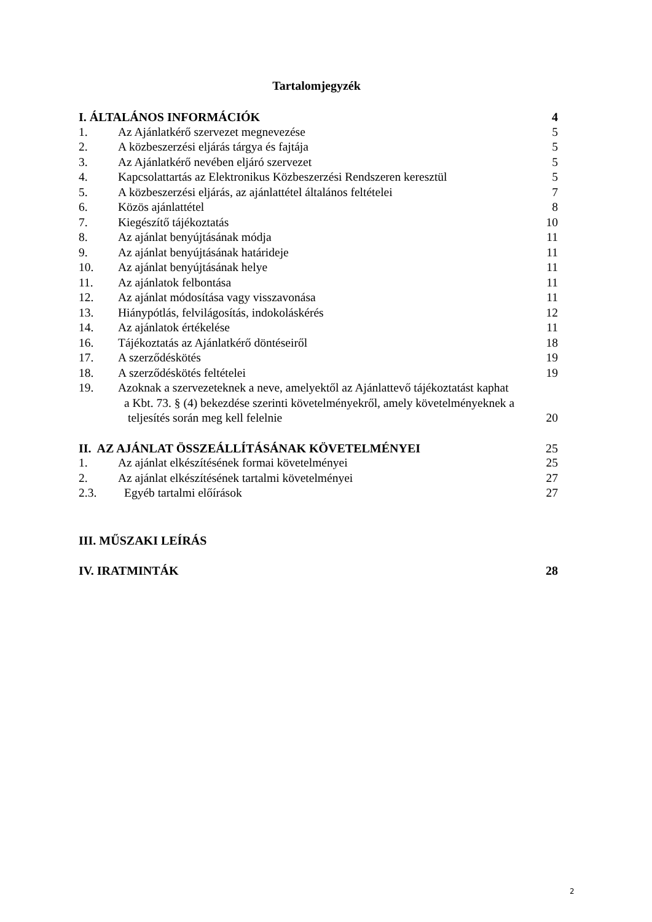Tartalomjegyzék
I. ÁLTALÁNOS INFORMÁCIÓK 4
1. Az Ajánlatkérő szervezet megnevezése 5
2. A közbeszerzési eljárás tárgya és fajtája 5
3. Az Ajánlatkérő nevében eljáró szervezet 5
4. Kapcsolattartás az Elektronikus Közbeszerzési Rendszeren keresztül 5
5. A közbeszerzési eljárás, az ajánlattétel általános feltételei 7
6. Közös ajánlattétel 8
7. Kiegészítő tájékoztatás 10
8. Az ajánlat benyújtásának módja 11
9. Az ajánlat benyújtásának határideje 11
10. Az ajánlat benyújtásának helye 11
11. Az ajánlatok felbontása 11
12. Az ajánlat módosítása vagy visszavonása 11
13. Hiánypótlás, felvilágosítás, indokoláskérés 12
14. Az ajánlatok értékelése 11
16. Tájékoztatás az Ajánlatkérő döntéseiről 18
17. A szerződéskötés 19
18. A szerződéskötés feltételei 19
19. Azoknak a szervezeteknek a neve, amelyektől az Ajánlattevő tájékoztatást kaphat
a Kbt. 73. § (4) bekezdése szerinti követelményekről, amely követelményeknek a
teljesítés során meg kell felelnie 20
II. AZ AJÁNLAT ÖSSZEÁLLÍTÁSÁNAK KÖVETELMÉNYEI 25
1. Az ajánlat elkészítésének formai követelményei 25
2. Az ajánlat elkészítésének tartalmi követelményei 27
2.3. Egyéb tartalmi előírások 27
III. MŰSZAKI LEÍRÁS
IV. IRATMINTÁK 28
2